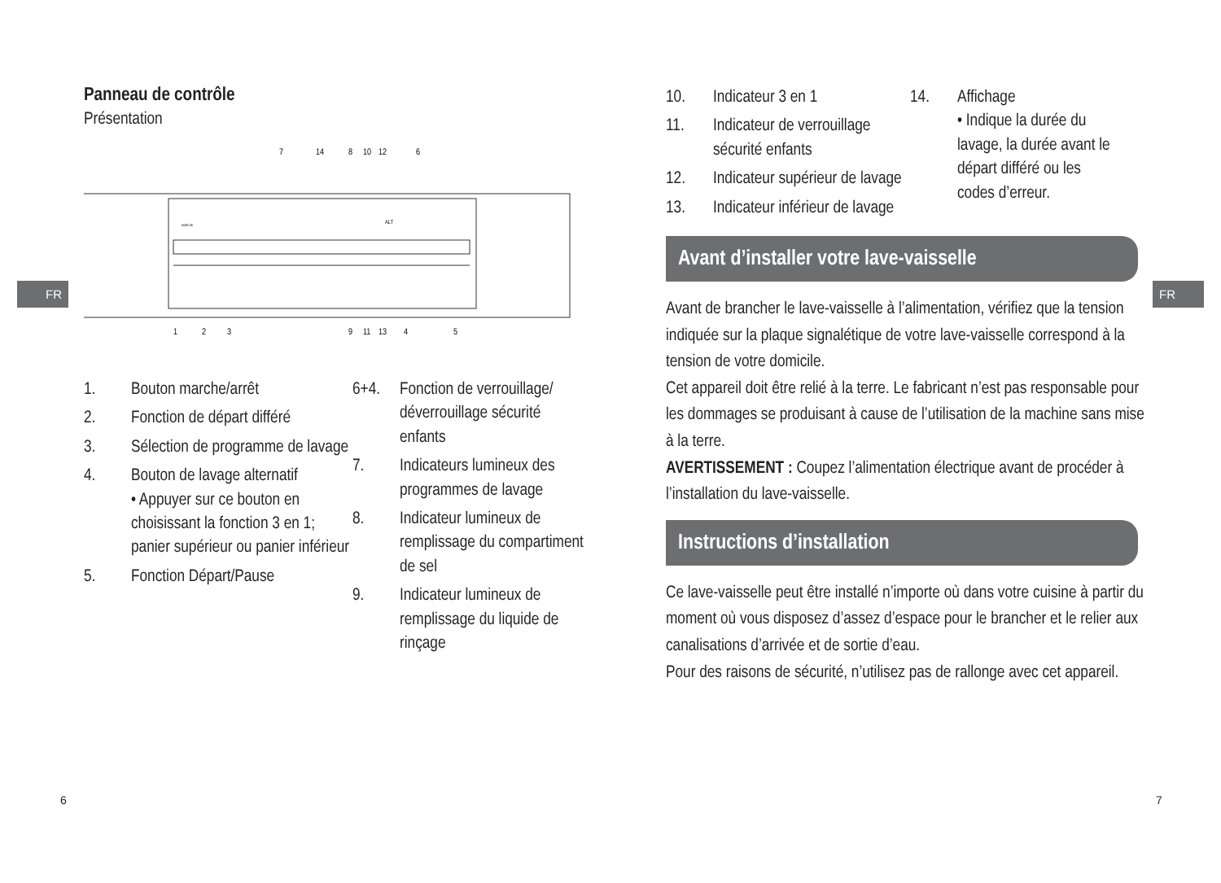FR
Panneau de contrôle
Présentation
7
14
8
10
12
6
ALT
MARCHE
1
2
3
9
11
13
4
5
1. Bouton marche/arrêt
2. Fonction de départ différé
3. Sélection de programme de lavage
4. Bouton de lavage alternatif
• Appuyer sur ce bouton en choisissant la fonction 3 en 1; panier supérieur ou panier inférieur
5. Fonction Départ/Pause
6+4. Fonction de verrouillage/ déverrouillage sécurité enfants
7. Indicateurs lumineux des programmes de lavage
8. Indicateur lumineux de remplissage du compartiment de sel
9. Indicateur lumineux de remplissage du liquide de rinçage
6
FR
10. Indicateur 3 en 1
11. Indicateur de verrouillage sécurité enfants
12. Indicateur supérieur de lavage
13. Indicateur inférieur de lavage
14. Affichage
• Indique la durée du lavage, la durée avant le départ différé ou les codes d’erreur.
Avant d’installer votre lave-vaisselle
Avant de brancher le lave-vaisselle à l’alimentation, vérifiez que la tension indiquée sur la plaque signalétique de votre lave-vaisselle correspond à la tension de votre domicile.
Cet appareil doit être relié à la terre. Le fabricant n’est pas responsable pour les dommages se produisant à cause de l’utilisation de la machine sans mise à la terre.
AVERTISSEMENT : Coupez l’alimentation électrique avant de procéder à l’installation du lave-vaisselle.
Instructions d’installation
Ce lave-vaisselle peut être installé n’importe où dans votre cuisine à partir du moment où vous disposez d’assez d’espace pour le brancher et le relier aux canalisations d’arrivée et de sortie d’eau.
Pour des raisons de sécurité, n’utilisez pas de rallonge avec cet appareil.
7